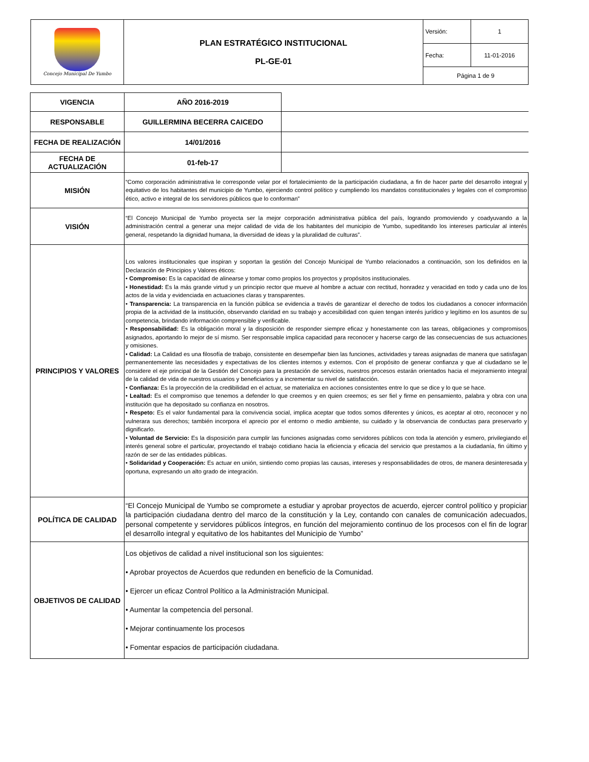| Concejo Municipal De Yumbo | PLAN ESTRATÉGICO INSTITUCIONAL PL-GE-01 | Versión: | 1 |
| | | Fecha: | 11-01-2016 |
| | | Página 1 de 9 | |
| VIGENCIA | AÑO 2016-2019 | |
| RESPONSABLE | GUILLERMINA BECERRA CAICEDO | |
| FECHA DE REALIZACIÓN | 14/01/2016 | |
| FECHA DE ACTUALIZACIÓN | 01-feb-17 | |
| MISIÓN | “Como corporación administrativa le corresponde velar por el fortalecimiento de la participación ciudadana, a fin de hacer parte del desarrollo integral y equitativo de los habitantes del municipio de Yumbo, ejerciendo control político y cumpliendo los mandatos constitucionales y legales con el compromiso ético, activo e integral de los servidores públicos que lo conforman” | |
| VISIÓN | “El Concejo Municipal de Yumbo proyecta ser la mejor corporación administrativa pública del país, logrando promoviendo y coadyuvando a la administración central a generar una mejor calidad de vida de los habitantes del municipio de Yumbo, supeditando los intereses particular al interés general, respetando la dignidad humana, la diversidad de ideas y la pluralidad de culturas”. | |
| PRINCIPIOS Y VALORES | Los valores institucionales que inspiran y soportan la gestión del Concejo Municipal de Yumbo relacionados a continuación, son los definidos en la Declaración de Principios y Valores éticos: • Compromiso: Es la capacidad de alinearse y tomar como propios los proyectos y propósitos institucionales. • Honestidad: Es la más grande virtud y un principio rector que mueve al hombre a actuar con rectitud, honradez y veracidad en todo y cada uno de los actos de la vida y evidenciada en actuaciones claras y transparentes. • Transparencia: La transparencia en la función pública se evidencia a través de garantizar el derecho de todos los ciudadanos a conocer información propia de la actividad de la institución, observando claridad en su trabajo y accesibilidad con quien tengan interés jurídico y legítimo en los asuntos de su competencia, brindando información comprensible y verificable. • Responsabilidad: Es la obligación moral y la disposición de responder siempre eficaz y honestamente con las tareas, obligaciones y compromisos asignados, aportando lo mejor de sí mismo. Ser responsable implica capacidad para reconocer y hacerse cargo de las consecuencias de sus actuaciones y omisiones. • Calidad: La Calidad es una filosofía de trabajo, consistente en desempeñar bien las funciones, actividades y tareas asignadas de manera que satisfagan permanentemente las necesidades y expectativas de los clientes internos y externos. Con el propósito de generar confianza y que al ciudadano se le considere el eje principal de la Gestión del Concejo para la prestación de servicios, nuestros procesos estarán orientados hacia el mejoramiento integral de la calidad de vida de nuestros usuarios y beneficiarios y a incrementar su nivel de satisfacción. • Confianza: Es la proyección de la credibilidad en el actuar, se materializa en acciones consistentes entre lo que se dice y lo que se hace. • Lealtad: Es el compromiso que tenemos a defender lo que creemos y en quien creemos; es ser fiel y firme en pensamiento, palabra y obra con una institución que ha depositado su confianza en nosotros. • Respeto: Es el valor fundamental para la convivencia social, implica aceptar que todos somos diferentes y únicos, es aceptar al otro, reconocer y no vulnerara sus derechos; también incorpora el aprecio por el entorno o medio ambiente, su cuidado y la observancia de conductas para preservarlo y dignificarlo. • Voluntad de Servicio: Es la disposición para cumplir las funciones asignadas como servidores públicos con toda la atención y esmero, privilegiando el interés general sobre el particular, proyectando el trabajo cotidiano hacia la eficiencia y eficacia del servicio que prestamos a la ciudadanía, fin último y razón de ser de las entidades públicas. • Solidaridad y Cooperación: Es actuar en unión, sintiendo como propias las causas, intereses y responsabilidades de otros, de manera desinteresada y oportuna, expresando un alto grado de integración. | |
| POLÍTICA DE CALIDAD | “El Concejo Municipal de Yumbo se compromete a estudiar y aprobar proyectos de acuerdo, ejercer control político y propiciar la participación ciudadana dentro del marco de la constitución y la Ley, contando con canales de comunicación adecuados, personal competente y servidores públicos íntegros, en función del mejoramiento continuo de los procesos con el fin de lograr el desarrollo integral y equitativo de los habitantes del Municipio de Yumbo” | |
| OBJETIVOS DE CALIDAD | Los objetivos de calidad a nivel institucional son los siguientes: • Aprobar proyectos de Acuerdos que redunden en beneficio de la Comunidad. • Ejercer un eficaz Control Político a la Administración Municipal. • Aumentar la competencia del personal. • Mejorar continuamente los procesos • Fomentar espacios de participación ciudadana. | |